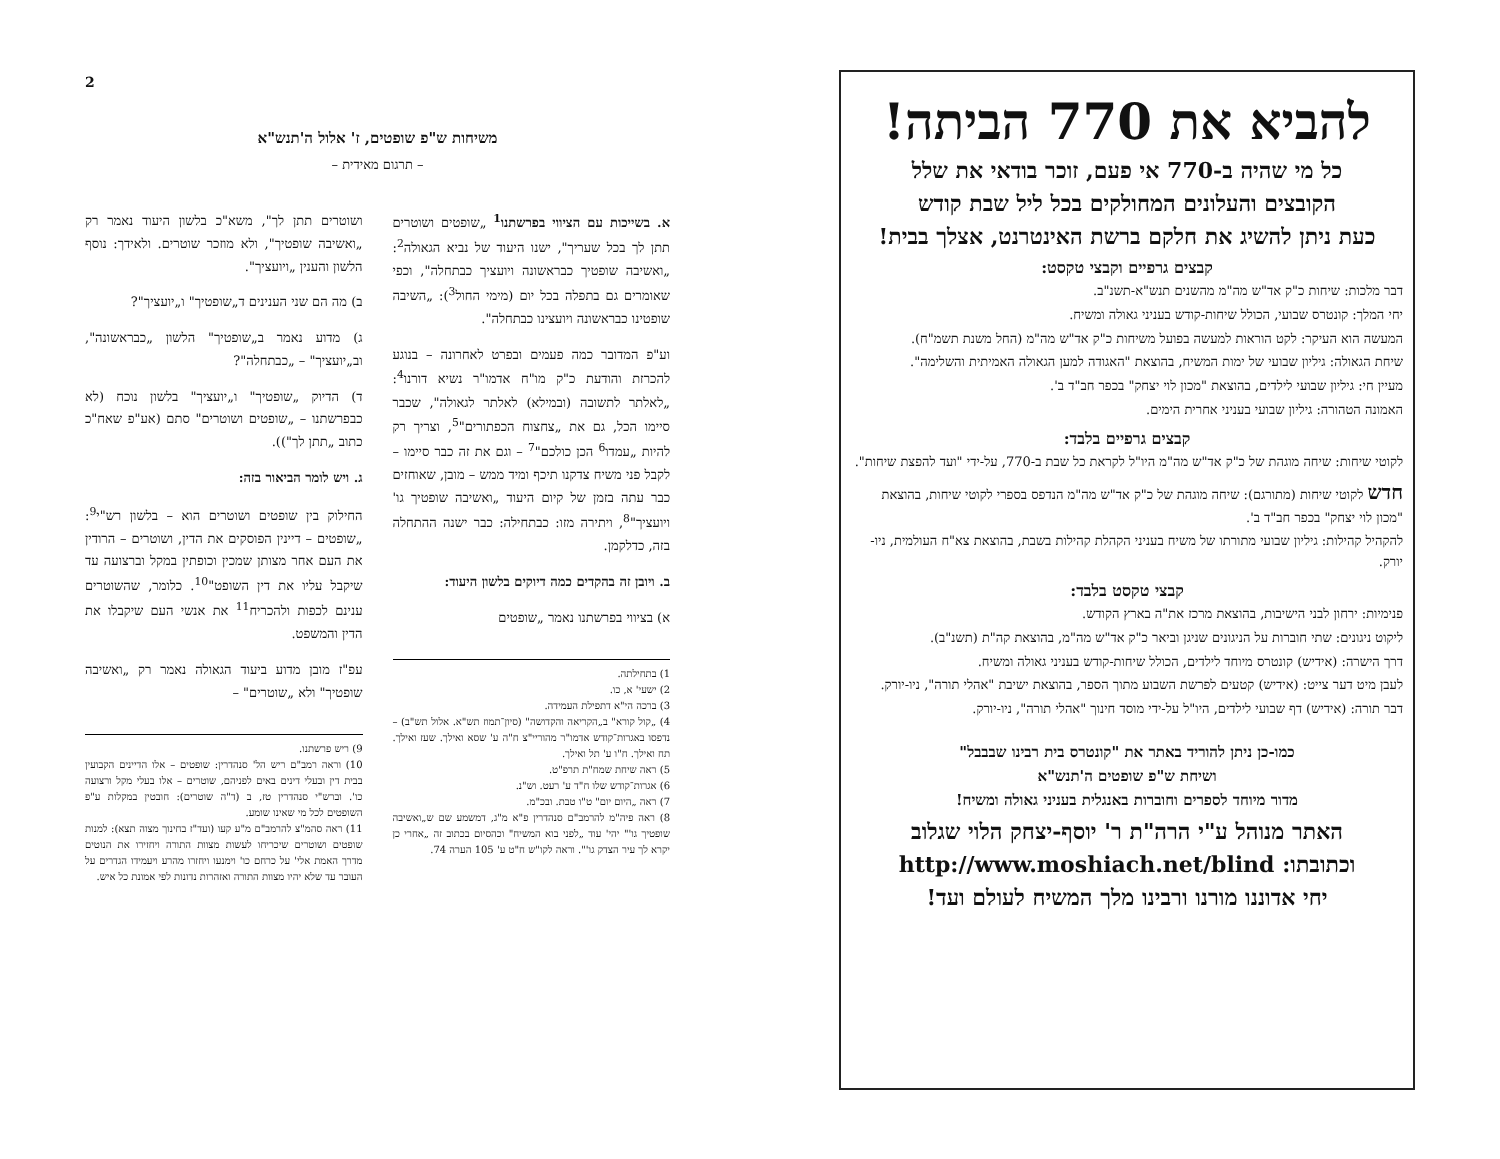2
משיחות ש"פ שופטים, ז' אלול ה'תנש"א
– תרגום מאידית –
א. בשייכות עם הציווי בפרשתנו<sup>1</sup> „שופטים ושוטרים תתן לך בכל שעריך", ישנו היעוד של נביא הגאולה<sup>2</sup>: „ואשיבה שופטיך כבראשונה ויועציך כבתחלה", וכפי שאומרים גם בתפלה בכל יום (מימי החול<sup>3</sup>): „השיבה שופטינו כבראשונה ויועצינו כבתחלה".
וע"פ המדובר כמה פעמים ובפרט לאחרונה – בנוגע להכרזת והודעת כ"ק מו"ח אדמו"ר נשיא דורנו<sup>4</sup>: „לאלתר לתשובה (ובמילא) לאלתר לגאולה", שכבר סיימו הכל, גם את „צחצוח הכפתורים"<sup>5</sup>, וצריך רק להיות „עמדו<sup>6</sup> הכן כולכם"<sup>7</sup> – וגם את זה כבר סיימו – לקבל פני משיח צדקנו תיכף ומיד ממש – מובן, שאוחזים כבר עתה בזמן של קיום היעוד „ואשיבה שופטיך גו' ויועציך"<sup>8</sup>, ויתירה מזו: כבתחילה: כבר ישנה ההתחלה בזה, כדלקמן.
ב. ויובן זה בהקדים כמה דיוקים בלשון היעוד:
א) בציווי בפרשתנו נאמר „שופטים
1) בתחילתה.
2) ישעי' א, כו.
3) ברכה הי"א דתפילת העמידה.
4) „קול קורא" ב„הקריאה והקדושה" (סיון־תמוז תש"א. אלול תש"ב) – נדפסו באגרות־קודש אדמו"ר מהוריי"צ ח"ה ע' שסא ואילך. שעז ואילך. תח ואילך. ח"ו ע' תל ואילך.
5) ראה שיחת שמח"ת תרפ"ט.
6) אגרות־קודש שלו ח"ד ע' רעט. וש"נ.
7) ראה „היום יום" ט"ו טבת. ובכ"מ.
8) ראה פיה"מ להרמב"ם סנהדרין פ"א מ"ג, דמשמע שם ש„ואשיבה שופטיך גו'" יהי' עוד „לפני בוא המשיח" וכהסיום בכתוב זה „אחרי כן יקרא לך עיר הצדק גו'". וראה לקו"ש ח"ט ע' 105 הערה 74.
ושוטרים תתן לך", משא"כ בלשון היעוד נאמר רק „ואשיבה שופטיך", ולא מוזכר שוטרים. ולאידך: נוסף הלשון והענין „ויועציך".
ב) מה הם שני הענינים ד„שופטיך" ו„יועציך"?
ג) מדוע נאמר ב„שופטיך" הלשון „כבראשונה", וב„יועציך" – „כבתחלה"?
ד) הדיוק „שופטיך" ו„יועציך" בלשון נוכח (לא כבפרשתנו – „שופטים ושוטרים" סתם (אע"פ שאח"כ כתוב „תתן לך")).
ג. ויש לומר הביאור בזה:
החילוק בין שופטים ושוטרים הוא – בלשון רש"י<sup>9</sup>: „שופטים – דיינין הפוסקים את הדין, ושוטרים – הרודין את העם אחר מצותן שמכין וכופתין במקל וברצועה עד שיקבל עליו את דין השופט"<sup>10</sup>. כלומר, שהשוטרים ענינם לכפות ולהכריח<sup>11</sup> את אנשי העם שיקבלו את הדין והמשפט.
עפ"ז מובן מדוע ביעוד הגאולה נאמר רק „ואשיבה שופטיך" ולא „שוטרים" –
9) ריש פרשתנו.
10) וראה רמב"ם ריש הל' סנהדרין: שופטים – אלו הדיינים הקבועין בבית דין ובעלי דינים באים לפניהם, שוטרים – אלו בעלי מקל ורצועה כו'. וברש"י סנהדרין טז, ב (ד"ה שוטרים): חובטין במקלות ע"פ השופטים לכל מי שאינו שומע.
11) ראה סהמ"צ להרמב"ם מ"ע קעו (ועד"ז בחינוך מצוה תצא): למנות שופטים ושוטרים שיכריחו לעשות מצוות התורה ויחזירו את הנוטים מדרך האמת אלי' על כרחם כו' וימנעו ויחזרו מהרע ויעמידו הגדרים על העובר עד שלא יהיו מצוות התורה ואזהרות נדונות לפי אמונת כל איש.
להביא את 770 הביתה!
כל מי שהיה ב-770 אי פעם, זוכר בודאי את שלל
הקובצים והעלונים המחולקים בכל ליל שבת קודש
כעת ניתן להשיג את חלקם ברשת האינטרנט, אצלך בבית!
קבצים גרפיים וקבצי טקסט:
דבר מלכות: שיחות כ"ק אד"ש מה"מ מהשנים תנש"א-תשנ"ב.
יחי המלך: קונטרס שבועי, הכולל שיחות-קודש בעניני גאולה ומשיח.
המעשה הוא העיקר: לקט הוראות למעשה בפועל משיחות כ"ק אד"ש מה"מ (החל משנת תשמ"ח).
שיחת הגאולה: גיליון שבועי של ימות המשיח, בהוצאת "האגודה למען הגאולה האמיתית והשלימה".
מעיין חי: גיליון שבועי לילדים, בהוצאת "מכון לוי יצחק" בכפר חב"ד ב'.
האמונה הטהורה: גיליון שבועי בעניני אחרית הימים.
קבצים גרפיים בלבד:
לקוטי שיחות: שיחה מוגהת של כ"ק אד"ש מה"מ היו"ל לקראת כל שבת ב-770, על-ידי "ועד להפצת שיחות".
חדש לקוטי שיחות (מתורגם): שיחה מוגהת של כ"ק אד"ש מה"מ הנדפס בספרי לקוטי שיחות, בהוצאת "מכון לוי יצחק" בכפר חב"ד ב'.
להקהיל קהילות: גיליון שבועי מתורתו של משיח בעניני הקהלת קהילות בשבת, בהוצאת צא"ח העולמית, ניו-יורק.
קבצי טקסט בלבד:
פנימיות: ירחון לבני הישיבות, בהוצאת מרכז את"ה בארץ הקודש.
ליקוט ניגונים: שתי חוברות על הניגונים שניגן וביאר כ"ק אד"ש מה"מ, בהוצאת קה"ת (תשנ"ב).
דרך הישרה: (אידיש) קונטרס מיוחד לילדים, הכולל שיחות-קודש בעניני גאולה ומשיח.
לעבן מיט דער צייט: (אידיש) קטעים לפרשת השבוע מתוך הספר, בהוצאת ישיבת "אהלי תורה", ניו-יורק.
דבר תורה: (אידיש) דף שבועי לילדים, היו"ל על-ידי מוסד חינוך "אהלי תורה", ניו-יורק.
כמו-כן ניתן להוריד באתר את "קונטרס בית רבינו שבבבל"
ושיחת ש"פ שופטים ה'תנש"א
מדור מיוחד לספרים וחוברות באנגלית בעניני גאולה ומשיח!
האתר מנוהל ע"י הרה"ת ר' יוסף-יצחק הלוי שגלוב
וכתובתו: http://www.moshiach.net/blind
יחי אדוננו מורנו ורבינו מלך המשיח לעולם ועד!